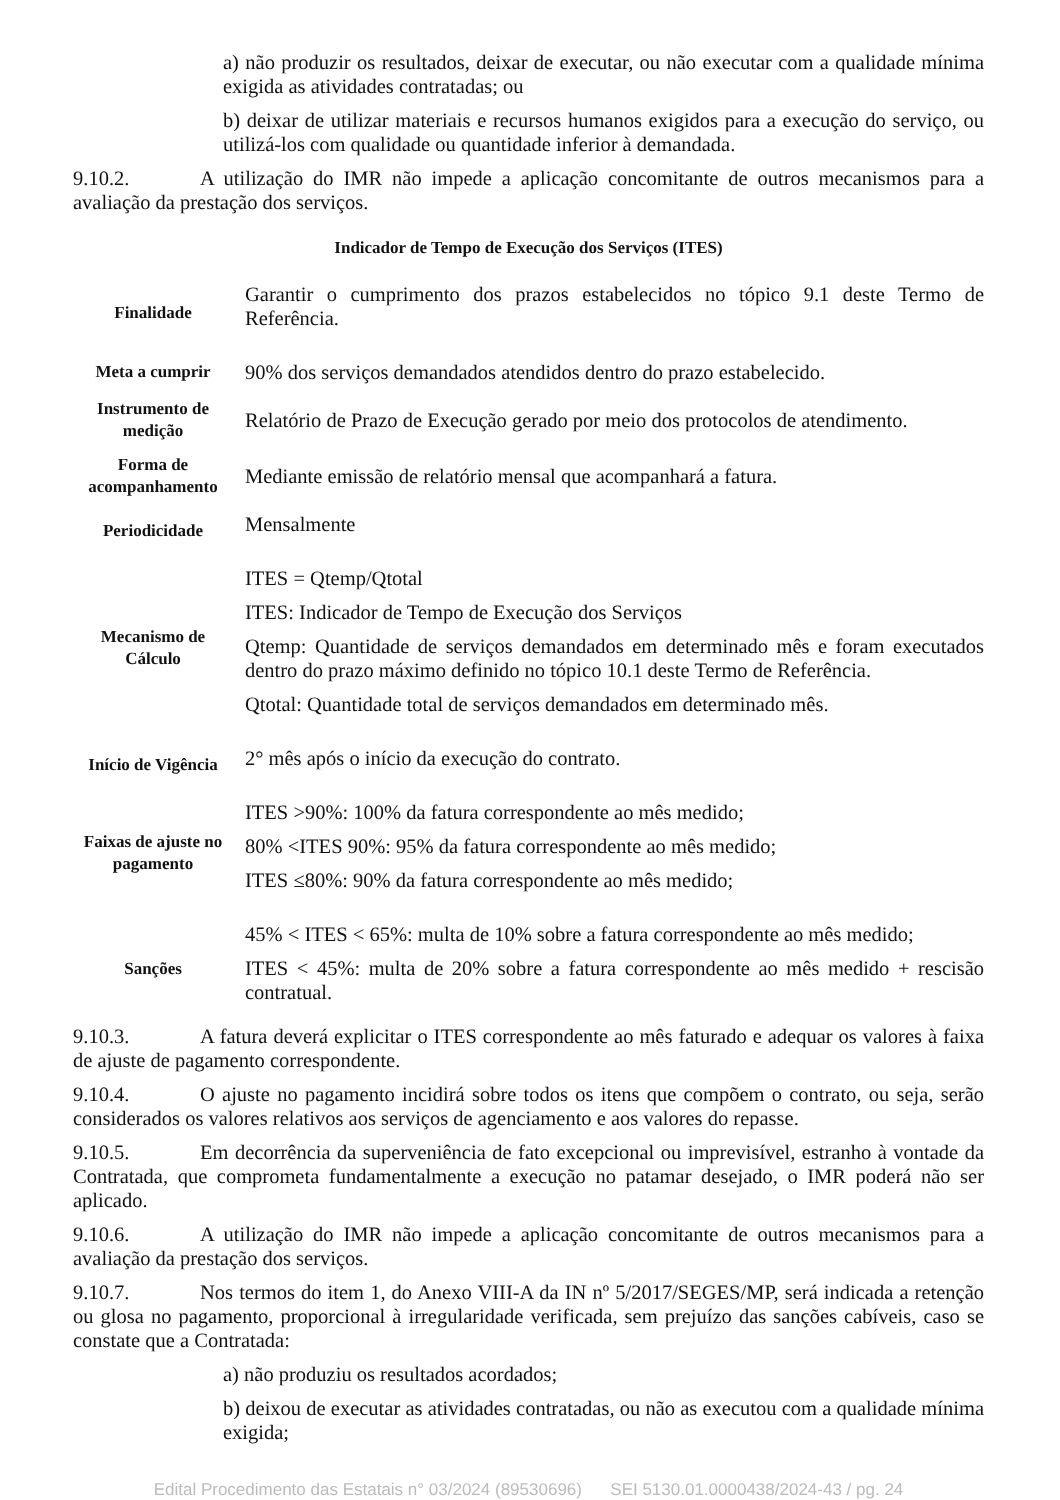a) não produzir os resultados, deixar de executar, ou não executar com a qualidade mínima exigida as atividades contratadas; ou
b) deixar de utilizar materiais e recursos humanos exigidos para a execução do serviço, ou utilizá-los com qualidade ou quantidade inferior à demandada.
9.10.2. A utilização do IMR não impede a aplicação concomitante de outros mecanismos para a avaliação da prestação dos serviços.
Indicador de Tempo de Execução dos Serviços (ITES)
| Finalidade | Garantir o cumprimento dos prazos estabelecidos no tópico 9.1 deste Termo de Referência. |
| Meta a cumprir | 90% dos serviços demandados atendidos dentro do prazo estabelecido. |
| Instrumento de medição | Relatório de Prazo de Execução gerado por meio dos protocolos de atendimento. |
| Forma de acompanhamento | Mediante emissão de relatório mensal que acompanhará a fatura. |
| Periodicidade | Mensalmente |
| Mecanismo de Cálculo | ITES = Qtemp/Qtotal ITES: Indicador de Tempo de Execução dos Serviços Qtemp: Quantidade de serviços demandados em determinado mês e foram executados dentro do prazo máximo definido no tópico 10.1 deste Termo de Referência. Qtotal: Quantidade total de serviços demandados em determinado mês. |
| Início de Vigência | 2° mês após o início da execução do contrato. |
| Faixas de ajuste no pagamento | ITES >90%: 100% da fatura correspondente ao mês medido; 80% <ITES 90%: 95% da fatura correspondente ao mês medido; ITES ≤80%: 90% da fatura correspondente ao mês medido; |
| Sanções | 45% < ITES < 65%: multa de 10% sobre a fatura correspondente ao mês medido; ITES < 45%: multa de 20% sobre a fatura correspondente ao mês medido + rescisão contratual. |
9.10.3. A fatura deverá explicitar o ITES correspondente ao mês faturado e adequar os valores à faixa de ajuste de pagamento correspondente.
9.10.4. O ajuste no pagamento incidirá sobre todos os itens que compõem o contrato, ou seja, serão considerados os valores relativos aos serviços de agenciamento e aos valores do repasse.
9.10.5. Em decorrência da superveniência de fato excepcional ou imprevisível, estranho à vontade da Contratada, que comprometa fundamentalmente a execução no patamar desejado, o IMR poderá não ser aplicado.
9.10.6. A utilização do IMR não impede a aplicação concomitante de outros mecanismos para a avaliação da prestação dos serviços.
9.10.7. Nos termos do item 1, do Anexo VIII-A da IN nº 5/2017/SEGES/MP, será indicada a retenção ou glosa no pagamento, proporcional à irregularidade verificada, sem prejuízo das sanções cabíveis, caso se constate que a Contratada:
a) não produziu os resultados acordados;
b) deixou de executar as atividades contratadas, ou não as executou com a qualidade mínima exigida;
Edital Procedimento das Estatais n° 03/2024 (89530696) SEI 5130.01.0000438/2024-43 / pg. 24